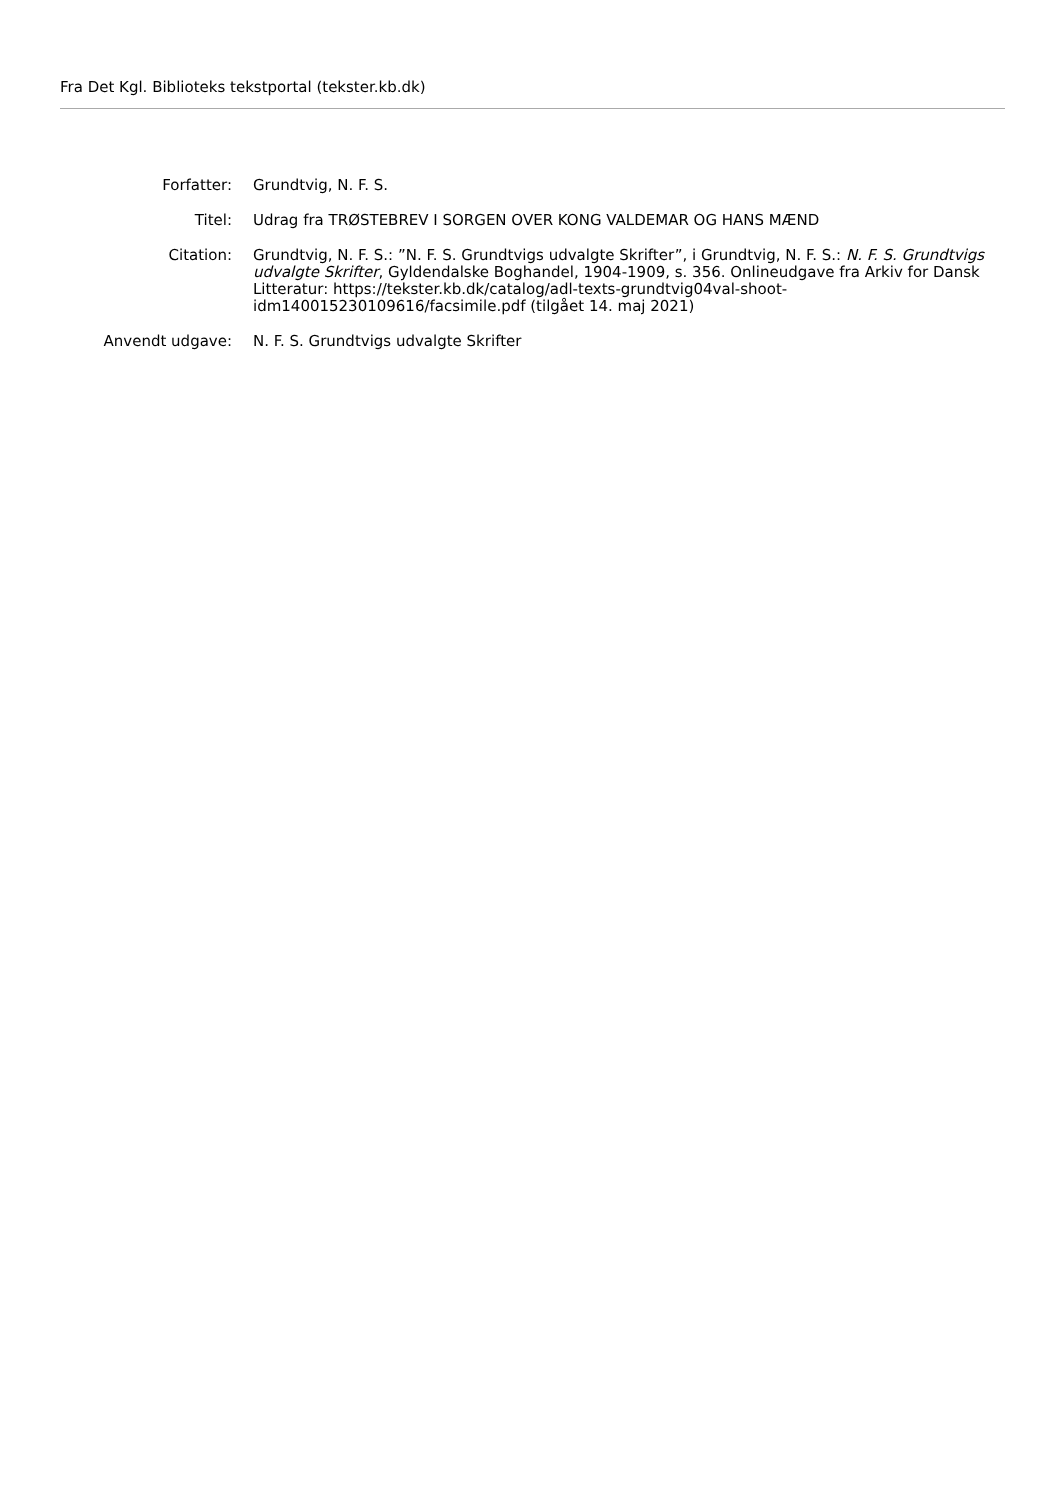Fra Det Kgl. Biblioteks tekstportal (tekster.kb.dk)
Forfatter: Grundtvig, N. F. S.
Titel: Udrag fra TRØSTEBREV I SORGEN OVER KONG VALDEMAR OG HANS MÆND
Citation: Grundtvig, N. F. S.: ”N. F. S. Grundtvigs udvalgte Skrifter”, i Grundtvig, N. F. S.: N. F. S. Grundtvigs udvalgte Skrifter, Gyldendalske Boghandel, 1904-1909, s. 356. Onlineudgave fra Arkiv for Dansk Litteratur: https://tekster.kb.dk/catalog/adl-texts-grundtvig04val-shoot-idm140015230109616/facsimile.pdf (tilgået 14. maj 2021)
Anvendt udgave: N. F. S. Grundtvigs udvalgte Skrifter